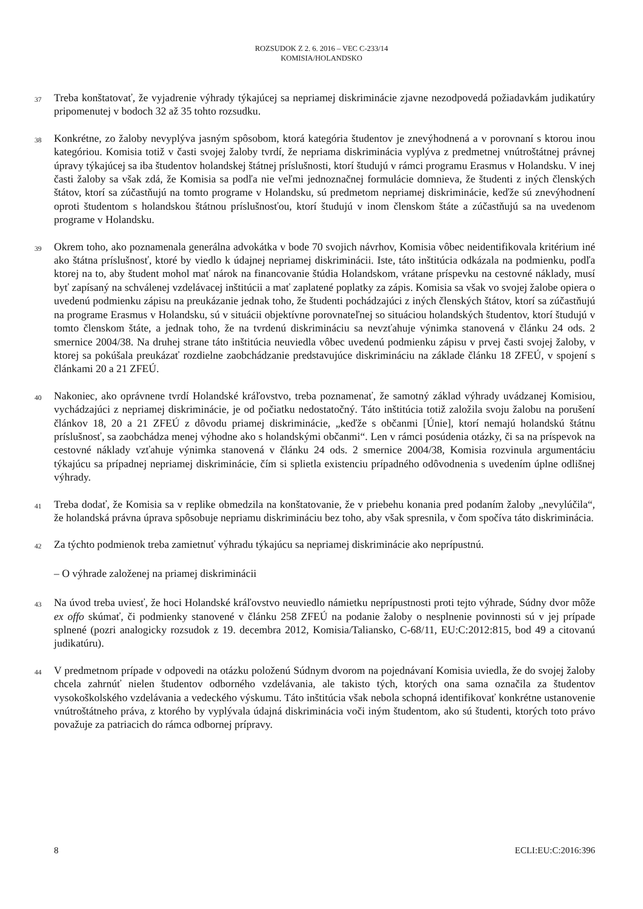ROZSUDOK Z 2. 6. 2016 – VEC C-233/14
KOMISIA/HOLANDSKO
37
Treba konštatovať, že vyjadrenie výhrady týkajúcej sa nepriamej diskriminácie zjavne nezodpovedá požiadavkám judikatúry pripomenutej v bodoch 32 až 35 tohto rozsudku.
38
Konkrétne, zo žaloby nevyplýva jasným spôsobom, ktorá kategória študentov je znevýhodnená a v porovnaní s ktorou inou kategóriou. Komisia totiž v časti svojej žaloby tvrdí, že nepriama diskriminácia vyplýva z predmetnej vnútroštátnej právnej úpravy týkajúcej sa iba študentov holandskej štátnej príslušnosti, ktorí študujú v rámci programu Erasmus v Holandsku. V inej časti žaloby sa však zdá, že Komisia sa podľa nie veľmi jednoznačnej formulácie domnieva, že študenti z iných členských štátov, ktorí sa zúčastňujú na tomto programe v Holandsku, sú predmetom nepriamej diskriminácie, keďže sú znevýhodnení oproti študentom s holandskou štátnou príslušnosťou, ktorí študujú v inom členskom štáte a zúčastňujú sa na uvedenom programe v Holandsku.
39
Okrem toho, ako poznamenala generálna advokátka v bode 70 svojich návrhov, Komisia vôbec neidentifikovala kritérium iné ako štátna príslušnosť, ktoré by viedlo k údajnej nepriamej diskriminácii. Iste, táto inštitúcia odkázala na podmienku, podľa ktorej na to, aby študent mohol mať nárok na financovanie štúdia Holandskom, vrátane príspevku na cestovné náklady, musí byť zapísaný na schválenej vzdelávacej inštitúcii a mať zaplatené poplatky za zápis. Komisia sa však vo svojej žalobe opiera o uvedenú podmienku zápisu na preukázanie jednak toho, že študenti pochádzajúci z iných členských štátov, ktorí sa zúčastňujú na programe Erasmus v Holandsku, sú v situácii objektívne porovnateľnej so situáciou holandských študentov, ktorí študujú v tomto členskom štáte, a jednak toho, že na tvrdenú diskrimináciu sa nevzťahuje výnimka stanovená v článku 24 ods. 2 smernice 2004/38. Na druhej strane táto inštitúcia neuviedla vôbec uvedenú podmienku zápisu v prvej časti svojej žaloby, v ktorej sa pokúšala preukázať rozdielne zaobchádzanie predstavujúce diskrimináciu na základe článku 18 ZFEÚ, v spojení s článkami 20 a 21 ZFEÚ.
40
Nakoniec, ako oprávnene tvrdí Holandské kráľovstvo, treba poznamenať, že samotný základ výhrady uvádzanej Komisiou, vychádzajúci z nepriamej diskriminácie, je od počiatku nedostatočný. Táto inštitúcia totiž založila svoju žalobu na porušení článkov 18, 20 a 21 ZFEÚ z dôvodu priamej diskriminácie, „keďže s občanmi [Únie], ktorí nemajú holandskú štátnu príslušnosť, sa zaobchádza menej výhodne ako s holandskými občanmi“. Len v rámci posúdenia otázky, či sa na príspevok na cestovné náklady vzťahuje výnimka stanovená v článku 24 ods. 2 smernice 2004/38, Komisia rozvinula argumentáciu týkajúcu sa prípadnej nepriamej diskriminácie, čím si splietla existenciu prípadného odôvodnenia s uvedením úplne odlišnej výhrady.
41
Treba dodať, že Komisia sa v replike obmedzila na konštatovanie, že v priebehu konania pred podaním žaloby „nevylúčila“, že holandská právna úprava spôsobuje nepriamu diskrimináciu bez toho, aby však spresnila, v čom spočíva táto diskriminácia.
42
Za týchto podmienok treba zamietnuť výhradu týkajúcu sa nepriamej diskriminácie ako neprípustnú.
– O výhrade založenej na priamej diskriminácii
43
Na úvod treba uviesť, že hoci Holandské kráľovstvo neuviedlo námietku neprípustnosti proti tejto výhrade, Súdny dvor môže ex offo skúmať, či podmienky stanovené v článku 258 ZFEÚ na podanie žaloby o nesplnenie povinnosti sú v jej prípade splnené (pozri analogicky rozsudok z 19. decembra 2012, Komisia/Taliansko, C-68/11, EU:C:2012:815, bod 49 a citovanú judikatúru).
44
V predmetnom prípade v odpovedi na otázku položenú Súdnym dvorom na pojednávaní Komisia uviedla, že do svojej žaloby chcela zahrnúť nielen študentov odborného vzdelávania, ale takisto tých, ktorých ona sama označila za študentov vysokoškolského vzdelávania a vedeckého výskumu. Táto inštitúcia však nebola schopná identifikovať konkrétne ustanovenie vnútroštátneho práva, z ktorého by vyplývala údajná diskriminácia voči iným študentom, ako sú študenti, ktorých toto právo považuje za patriacich do rámca odbornej prípravy.
8 ECLI:EU:C:2016:396